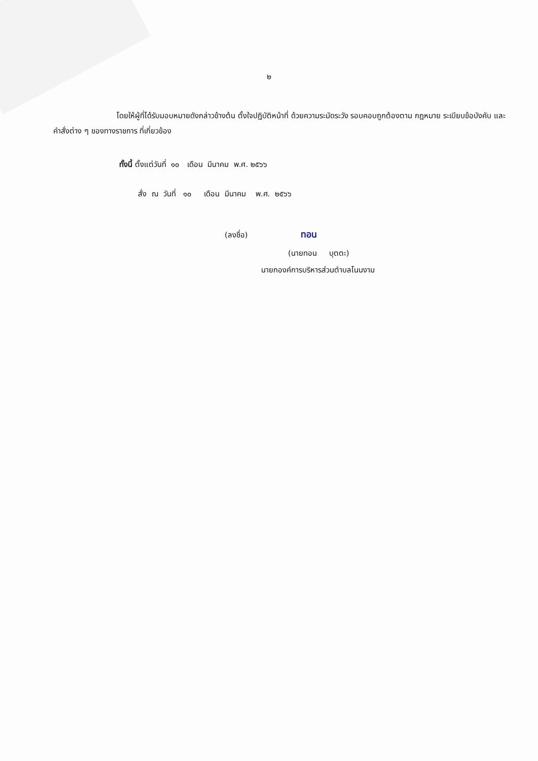๒
โดยให้ผู้ที่ได้รับมอบหมายดังกล่าวข้างต้น ตั้งใจปฏิบัติหน้าที่ ด้วยความระมัดระวัง รอบคอบถูกต้องตาม กฎหมาย ระเบียบข้อบังคับ และคำสั่งต่าง ๆ ของทางราชการ ที่เกี่ยวข้อง
ทั้งนี้ ตั้งแต่วันที่ ๑๐ เดือน มีนาคม พ.ศ. ๒๕๖๖
สั่ง ณ วันที่ ๑๐ เดือน มีนาคม พ.ศ. ๒๕๖๖
(ลงชื่อ) ทอน
(นายทอน บุตตะ)
นายกองค์การบริหารส่วนตำบลโนนงาม